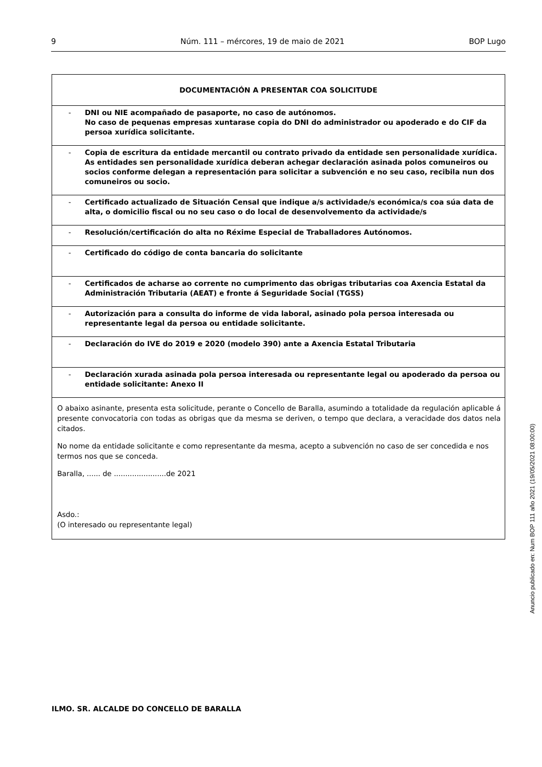9 Núm. 111 – mércores, 19 de maio de 2021 BOP Lugo
| DOCUMENTACIÓN A PRESENTAR COA SOLICITUDE |
| --- |
| - DNI ou NIE acompañado de pasaporte, no caso de autónomos. No caso de pequenas empresas xuntarase copia do DNI do administrador ou apoderado e do CIF da persoa xurídica solicitante. |
| - Copia de escritura da entidade mercantil ou contrato privado da entidade sen personalidade xurídica. As entidades sen personalidade xurídica deberan achegar declaración asinada polos comuneiros ou socios conforme delegan a representación para solicitar a subvención e no seu caso, recibila nun dos comuneiros ou socio. |
| - Certificado actualizado de Situación Censal que indique a/s actividade/s económica/s coa súa data de alta, o domicilio fiscal ou no seu caso o do local de desenvolvemento da actividade/s |
| - Resolución/certificación do alta no Réxime Especial de Traballadores Autónomos. |
| - Certificado do código de conta bancaria do solicitante |
| - Certificados de acharse ao corrente no cumprimento das obrigas tributarias coa Axencia Estatal da Administración Tributaria (AEAT) e fronte á Seguridade Social (TGSS) |
| - Autorización para a consulta do informe de vida laboral, asinado pola persoa interesada ou representante legal da persoa ou entidade solicitante. |
| - Declaración do IVE do 2019 e 2020 (modelo 390) ante a Axencia Estatal Tributaria |
| - Declaración xurada asinada pola persoa interesada ou representante legal ou apoderado da persoa ou entidade solicitante: Anexo II |
| O abaixo asinante, presenta esta solicitude, perante o Concello de Baralla, asumindo a totalidade da regulación aplicable á presente convocatoria con todas as obrigas que da mesma se deriven, o tempo que declara, a veracidade dos datos nela citados. No nome da entidade solicitante e como representante da mesma, acepto a subvención no caso de ser concedida e nos termos nos que se conceda. Baralla, ...... de .......................de 2021 Asdo.: (O interesado ou representante legal) |
ILMO. SR. ALCALDE DO CONCELLO DE BARALLA
Anuncio publicado en: Num BOP 111 año 2021 (19/05/2021 08:00:00)